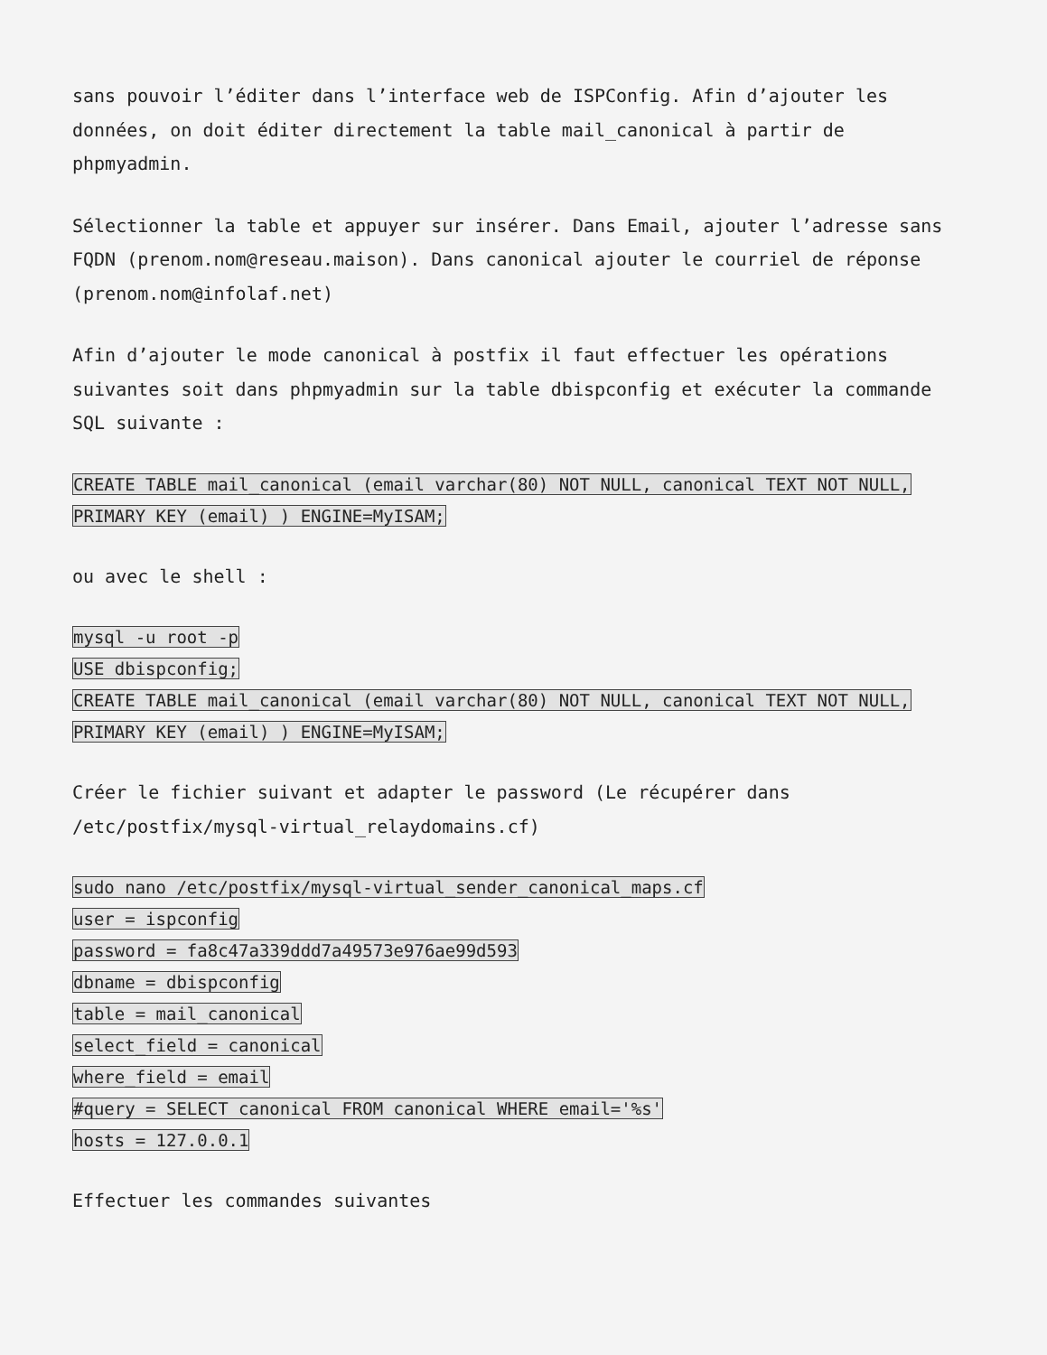sans pouvoir l’éditer dans l’interface web de ISPConfig. Afin d’ajouter les données, on doit éditer directement la table mail_canonical à partir de phpmyadmin.
Sélectionner la table et appuyer sur insérer. Dans Email, ajouter l’adresse sans FQDN (prenom.nom@reseau.maison). Dans canonical ajouter le courriel de réponse (prenom.nom@infolaf.net)
Afin d’ajouter le mode canonical à postfix il faut effectuer les opérations suivantes soit dans phpmyadmin sur la table dbispconfig et exécuter la commande SQL suivante :
CREATE TABLE mail_canonical (email varchar(80) NOT NULL, canonical TEXT NOT NULL,
PRIMARY KEY (email) ) ENGINE=MyISAM;
ou avec le shell :
mysql -u root -p
USE dbispconfig;
CREATE TABLE mail_canonical (email varchar(80) NOT NULL, canonical TEXT NOT NULL,
PRIMARY KEY (email) ) ENGINE=MyISAM;
Créer le fichier suivant et adapter le password (Le récupérer dans /etc/postfix/mysql-virtual_relaydomains.cf)
sudo nano /etc/postfix/mysql-virtual_sender_canonical_maps.cf
user = ispconfig
password = fa8c47a339ddd7a49573e976ae99d593
dbname = dbispconfig
table = mail_canonical
select_field = canonical
where_field = email
#query = SELECT canonical FROM canonical WHERE email='%s'
hosts = 127.0.0.1
Effectuer les commandes suivantes